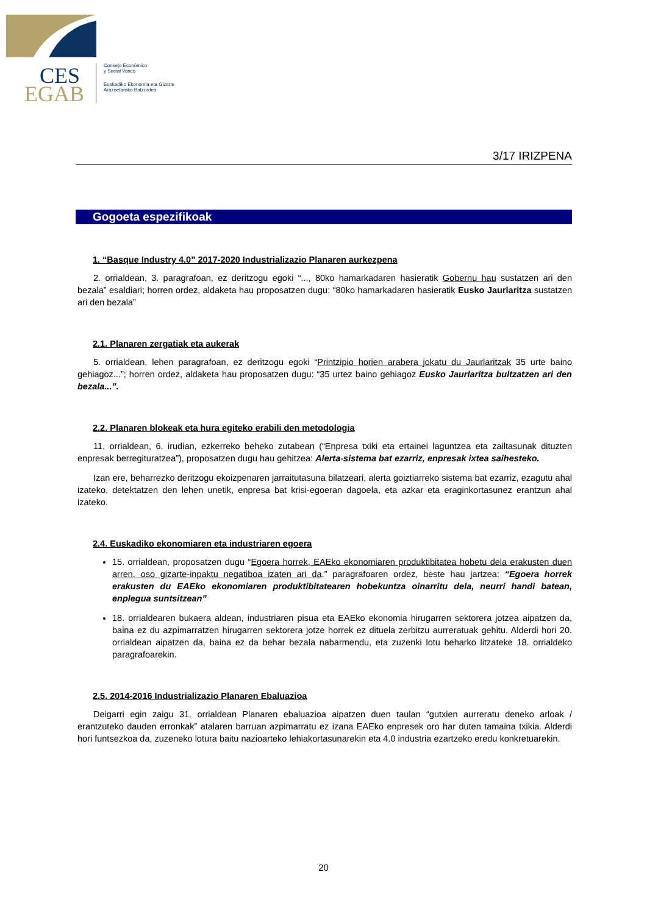CES
EGAB
Consejo Económico
y Social Vasco
Euskadiko Ekonomia eta Gizarte
Arazoetarako Batzordea
3/17 IRIZPENA
Gogoeta espezifikoak
1. “Basque Industry 4.0” 2017-2020 Industrializazio Planaren aurkezpena
2. orrialdean, 3. paragrafoan, ez deritzogu egoki “..., 80ko hamarkadaren hasieratik Gobernu hau sustatzen ari den bezala” esaldiari; horren ordez, aldaketa hau proposatzen dugu: “80ko hamarkadaren hasieratik Eusko Jaurlaritza sustatzen ari den bezala”
2.1. Planaren zergatiak eta aukerak
5. orrialdean, lehen paragrafoan, ez deritzogu egoki “Printzipio horien arabera jokatu du Jaurlaritzak 35 urte baino gehiagoz...”; horren ordez, aldaketa hau proposatzen dugu: “35 urtez baino gehiagoz Eusko Jaurlaritza bultzatzen ari den bezala...”.
2.2. Planaren blokeak eta hura egiteko erabili den metodologia
11. orrialdean, 6. irudian, ezkerreko beheko zutabean (“Enpresa txiki eta ertainei laguntzea eta zailtasunak dituzten enpresak berregituratzea”), proposatzen dugu hau gehitzea: Alerta-sistema bat ezarriz, enpresak ixtea saihesteko.
Izan ere, beharrezko deritzogu ekoizpenaren jarraitutasuna bilatzeari, alerta goiztiarreko sistema bat ezarriz, ezagutu ahal izateko, detektatzen den lehen unetik, enpresa bat krisi-egoeran dagoela, eta azkar eta eraginkortasunez erantzun ahal izateko.
2.4. Euskadiko ekonomiaren eta industriaren egoera
15. orrialdean, proposatzen dugu “Egoera horrek, EAEko ekonomiaren produktibitatea hobetu dela erakusten duen arren, oso gizarte-inpaktu negatiboa izaten ari da.” paragrafoaren ordez, beste hau jartzea: “Egoera horrek erakusten du EAEko ekonomiaren produktibitatearen hobekuntza oinarritu dela, neurri handi batean, enplegua suntsitzean”
18. orrialdearen bukaera aldean, industriaren pisua eta EAEko ekonomia hirugarren sektorera jotzea aipatzen da, baina ez du azpimarratzen hirugarren sektorera jotze horrek ez dituela zerbitzu aurreratuak gehitu. Alderdi hori 20. orrialdean aipatzen da, baina ez da behar bezala nabarmendu, eta zuzenki lotu beharko litzateke 18. orrialdeko paragrafoarekin.
2.5. 2014-2016 Industrializazio Planaren Ebaluazioa
Deigarri egin zaigu 31. orrialdean Planaren ebaluazioa aipatzen duen taulan “gutxien aurreratu deneko arloak / erantzuteko dauden erronkak” atalaren barruan azpimarratu ez izana EAEko enpresek oro har duten tamaina txikia. Alderdi hori funtsezkoa da, zuzeneko lotura baitu nazioarteko lehiakortasunarekin eta 4.0 industria ezartzeko eredu konkretuarekin.
20